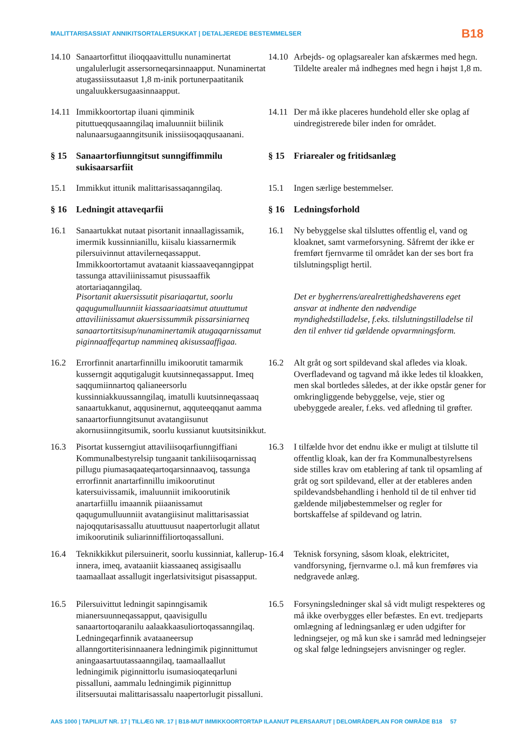MALITTARISASSIAT ANNIKITSORTALERSUKKAT | DETALJEREDE BESTEMMELSER B18
14.10 Sanaartorfittut ilioqqaavittullu nunaminertat ungalulerlugit assersorneqarsinnaapput. Nunaminertat atugassiissutaasut 1,8 m-inik portunerpaatitanik ungaluukkersugaasinnaapput.
14.10 Arbejds- og oplagsarealer kan afskærmes med hegn. Tildelte arealer må indhegnes med hegn i højst 1,8 m.
14.11 Immikkoortortap iluani qimminik pituttueqqusaanngilaq imaluunniit biilinik nalunaarsugaanngitsunik inissiisoqaqqusaanani.
14.11 Der må ikke placeres hundehold eller ske oplag af uindregistrerede biler inden for området.
§ 15 Sanaartorfiunngitsut sunngiffimmilu sukisaarsarfiit
§ 15 Friarealer og fritidsanlæg
15.1 Immikkut ittunik malittarisassaqanngilaq.
15.1 Ingen særlige bestemmelser.
§ 16 Ledningit attaveqarfii § 16 Ledningsforhold
16.1 Sanaartukkat nutaat pisortanit innaallagissamik, imermik kussinnianillu, kiisalu kiassarnermik pilersuivinnut attavilerneqassapput. Immikkoortortamut avataanit kiassaaveqanngippat tassunga attaviliinissamut pisussaaffik atortariaqanngilaq.
16.1 Ny bebyggelse skal tilsluttes offentlig el, vand og kloaknet, samt varmeforsyning. Såfremt der ikke er fremført fjernvarme til området kan der ses bort fra tilslutningspligt hertil.
Pisortanit akuersissutit pisariaqartut, soorlu qaqugumulluunniit kiassaariaatsimut atuuttumut attaviliinissamut akuersissummik pissarsiniarneq sanaartortitsisup/nunaminertamik atugaqarnissamut piginnaaffeqartup nammineq akisussaaffigaa.
Det er bygherrens/arealrettighedshaverens eget ansvar at indhente den nødvendige myndighedstilladelse, f.eks. tilslutningstilladelse til den til enhver tid gældende opvarmningsform.
16.2 Errorfinnit anartarfinnillu imikoorutit tamarmik kusserngit aqqutigalugit kuutsinneqassapput. Imeq saqqumiinnartoq qalianeersorlu kussinniakkuussanngilaq, imatulli kuutsinneqassaaq sanaartukkanut, aqqusinernut, aqquteeqqanut aamma sanaartorfiunngitsunut avatangiisunut akornusiinngitsumik, soorlu kussianut kuutsitsinikkut.
16.2 Alt gråt og sort spildevand skal afledes via kloak. Overfladevand og tagvand må ikke ledes til kloakken, men skal bortledes således, at der ikke opstår gener for omkringliggende bebyggelse, veje, stier og ubebyggede arealer, f.eks. ved afledning til grøfter.
16.3 Pisortat kusserngiut attaviliisoqarfiunngiffiani Kommunalbestyrelsip tungaanit tankiliisoqarnissaq pillugu piumasaqaateqartoqarsinnaavoq, tassunga errorfinnit anartarfinnillu imikoorutinut katersuivissamik, imaluunniit imikoorutinik anartarfiillu imaannik piiaanissamut qaqugumulluunniit avatangiisinut malittarisassiat najoqqutarisassallu atuuttuusut naapertorlugit allatut imikoorutinik suliarinniffiliortoqassalluni.
16.3 I tilfælde hvor det endnu ikke er muligt at tilslutte til offentlig kloak, kan der fra Kommunalbestyrelsens side stilles krav om etablering af tank til opsamling af gråt og sort spildevand, eller at der etableres anden spildevandsbehandling i henhold til de til enhver tid gældende miljøbestemmelser og regler for bortskaffelse af spildevand og latrin.
16.4 Teknikkikkut pilersuinerit, soorlu kussinniat, kallerup-innera, imeq, avataaniit kiassaaneq assigisaallu taamaallaat assallugit ingerlatsivitsigut pisassapput.
16.4 Teknisk forsyning, såsom kloak, elektricitet, vandforsyning, fjernvarme o.l. må kun fremføres via nedgravede anlæg.
16.5 Pilersuivittut ledningit sapinngisamik mianersuunneqassapput, qaavisigullu sanaartortoqaranilu aalaakkaasuliortoqassanngilaq. Ledningeqarfinnik avataaneersup allanngortiterisinnaanera ledningimik piginnittumut aningaasartuutassaanngilaq, taamaallaallut ledningimik piginnittorlu isumasioqateqarluni pissalluni, aammalu ledningimik piginnittup ilitsersuutai malittarisassalu naapertorlugit pissalluni.
16.5 Forsyningsledninger skal så vidt muligt respekteres og må ikke overbygges eller befæstes. En evt. tredjeparts omlægning af ledningsanlæg er uden udgifter for ledningsejer, og må kun ske i samråd med ledningsejer og skal følge ledningsejers anvisninger og regler.
AAS 1000 | TAPILIUT NR. 17 | TILLÆG NR. 17 | B18-MUT IMMIKKOORTORTAP ILAANUT PILERSAARUT | DELOMRÅDEPLAN FOR OMRÅDE B18 57